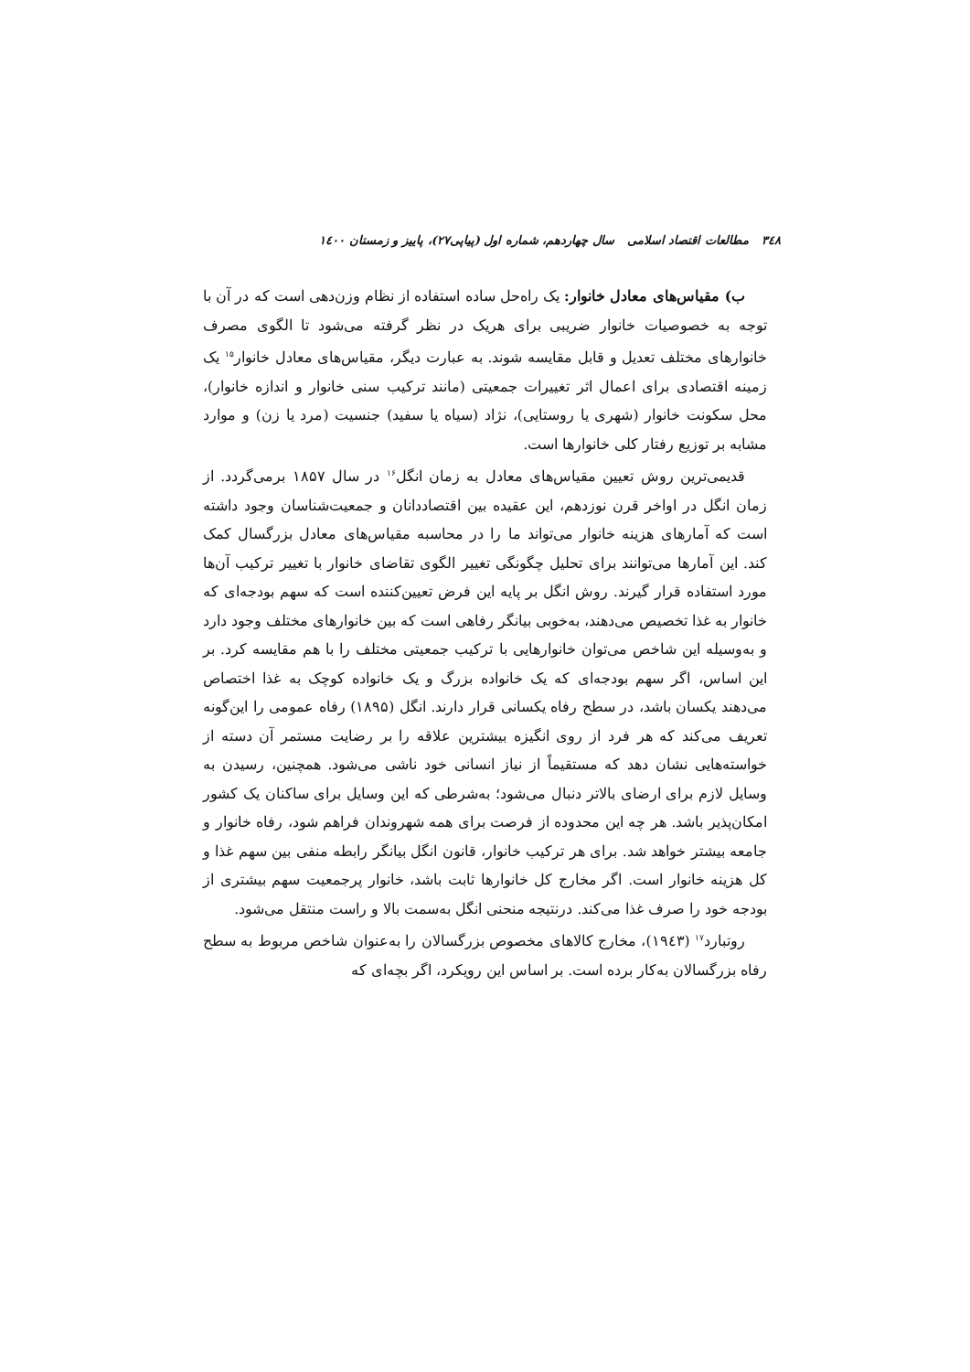۳٤۸ مطالعات اقتصاد اسلامی سال چهاردهم، شماره اول (پیاپی۲۷)، پاییز و زمستان ۱٤۰۰
ب) مقیاس‌های معادل خانوار: یک راه‌حل ساده استفاده از نظام وزن‌دهی است که در آن با توجه به خصوصیات خانوار ضریبی برای هریک در نظر گرفته می‌شود تا الگوی مصرف خانوارهای مختلف تعدیل و قابل مقایسه شوند. به عبارت دیگر، مقیاس‌های معادل خانوار<sup>۱۵</sup> یک زمینه اقتصادی برای اعمال اثر تغییرات جمعیتی (مانند ترکیب سنی خانوار و اندازه خانوار)، محل سکونت خانوار (شهری یا روستایی)، نژاد (سیاه یا سفید) جنسیت (مرد یا زن) و موارد مشابه بر توزیع رفتار کلی خانوارها است.
قدیمی‌ترین روش تعیین مقیاس‌های معادل به زمان انگل<sup>۱۶</sup> در سال ۱۸۵۷ برمی‌گردد. از زمان انگل در اواخر قرن نوزدهم، این عقیده بین اقتصاددانان و جمعیت‌شناسان وجود داشته است که آمارهای هزینه خانوار می‌تواند ما را در محاسبه مقیاس‌های معادل بزرگسال کمک کند. این آمارها می‌توانند برای تحلیل چگونگی تغییر الگوی تقاضای خانوار با تغییر ترکیب آن‌ها مورد استفاده قرار گیرند. روش انگل بر پایه این فرض تعیین‌کننده است که سهم بودجه‌ای که خانوار به غذا تخصیص می‌دهند، به‌خوبی بیانگر رفاهی است که بین خانوارهای مختلف وجود دارد و به‌وسیله این شاخص می‌توان خانوارهایی با ترکیب جمعیتی مختلف را با هم مقایسه کرد. بر این اساس، اگر سهم بودجه‌ای که یک خانواده بزرگ و یک خانواده کوچک به غذا اختصاص می‌دهند یکسان باشد، در سطح رفاه یکسانی قرار دارند. انگل (۱۸۹۵) رفاه عمومی را این‌گونه تعریف می‌کند که هر فرد از روی انگیزه بیشترین علاقه را بر رضایت مستمر آن دسته از خواسته‌هایی نشان دهد که مستقیماً از نیاز انسانی خود ناشی می‌شود. همچنین، رسیدن به وسایل لازم برای ارضای بالاتر دنبال می‌شود؛ به‌شرطی که این وسایل برای ساکنان یک کشور امکان‌پذیر باشد. هر چه این محدوده از فرصت برای همه شهروندان فراهم شود، رفاه خانوار و جامعه بیشتر خواهد شد. برای هر ترکیب خانوار، قانون انگل بیانگر رابطه منفی بین سهم غذا و کل هزینه خانوار است. اگر مخارج کل خانوارها ثابت باشد، خانوار پرجمعیت سهم بیشتری از بودجه خود را صرف غذا می‌کند. درنتیجه منحنی انگل به‌سمت بالا و راست منتقل می‌شود.
روتبارد<sup>۱۷</sup> (۱۹٤۳)، مخارج کالاهای مخصوص بزرگسالان را به‌عنوان شاخص مربوط به سطح رفاه بزرگسالان به‌کار برده است. بر اساس این رویکرد، اگر بچه‌ای که